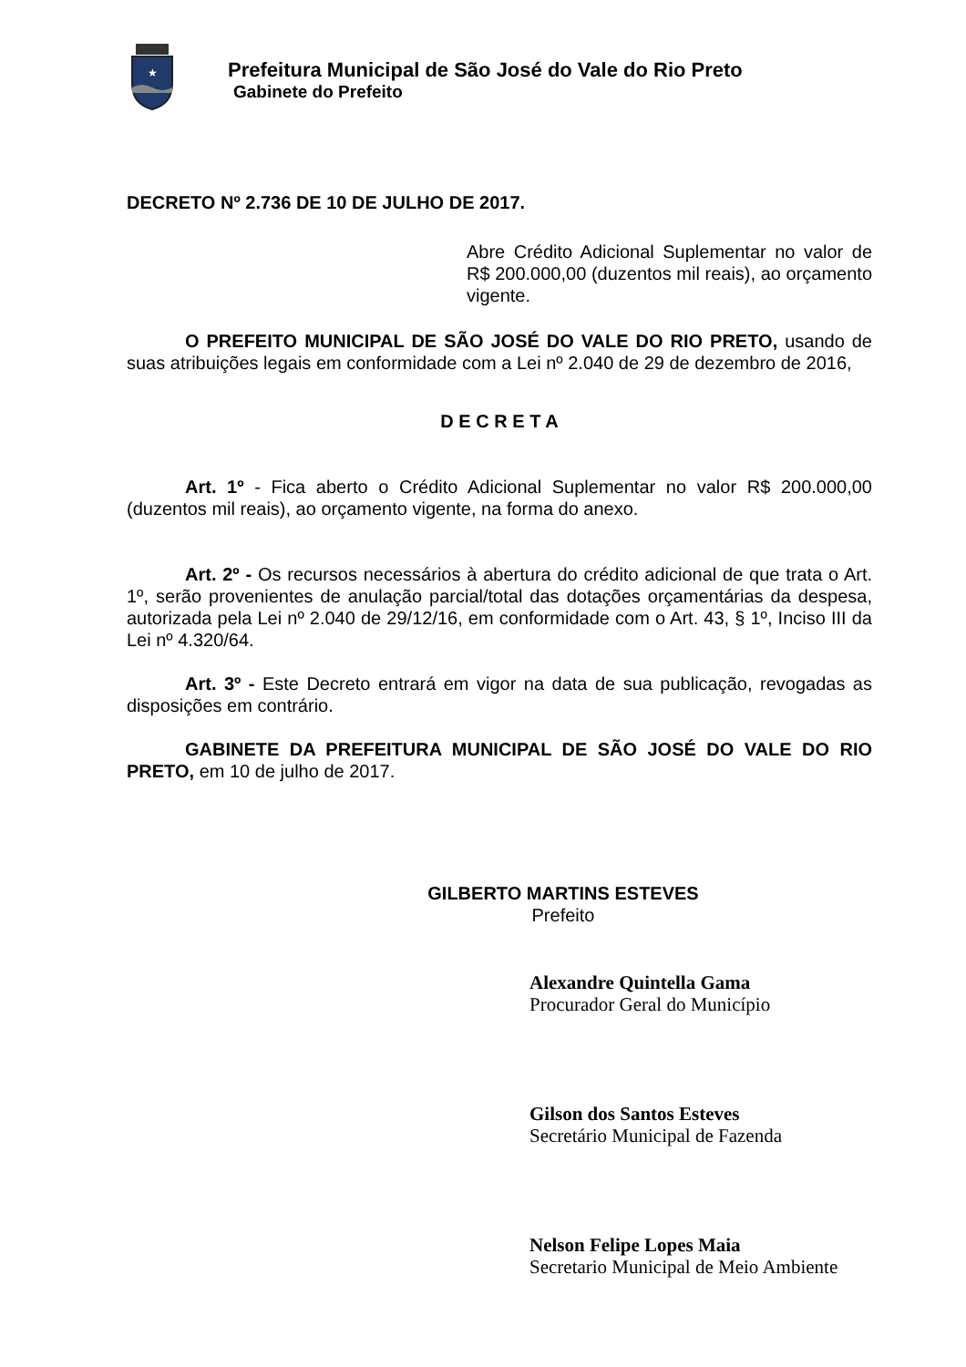★
Prefeitura Municipal de São José do Vale do Rio Preto
Gabinete do Prefeito
DECRETO Nº 2.736 DE 10 DE JULHO DE 2017.
Abre Crédito Adicional Suplementar no valor de R$ 200.000,00 (duzentos mil reais), ao orçamento vigente.
O PREFEITO MUNICIPAL DE SÃO JOSÉ DO VALE DO RIO PRETO, usando de suas atribuições legais em conformidade com a Lei nº 2.040 de 29 de dezembro de 2016,
D E C R E T A
Art. 1º - Fica aberto o Crédito Adicional Suplementar no valor R$ 200.000,00 (duzentos mil reais), ao orçamento vigente, na forma do anexo.
Art. 2º - Os recursos necessários à abertura do crédito adicional de que trata o Art. 1º, serão provenientes de anulação parcial/total das dotações orçamentárias da despesa, autorizada pela Lei nº 2.040 de 29/12/16, em conformidade com o Art. 43, § 1º, Inciso III da Lei nº 4.320/64.
Art. 3º - Este Decreto entrará em vigor na data de sua publicação, revogadas as disposições em contrário.
GABINETE DA PREFEITURA MUNICIPAL DE SÃO JOSÉ DO VALE DO RIO PRETO, em 10 de julho de 2017.
GILBERTO MARTINS ESTEVES
Prefeito
Alexandre Quintella Gama
Procurador Geral do Município
Gilson dos Santos Esteves
Secretário Municipal de Fazenda
Nelson Felipe Lopes Maia
Secretario Municipal de Meio Ambiente